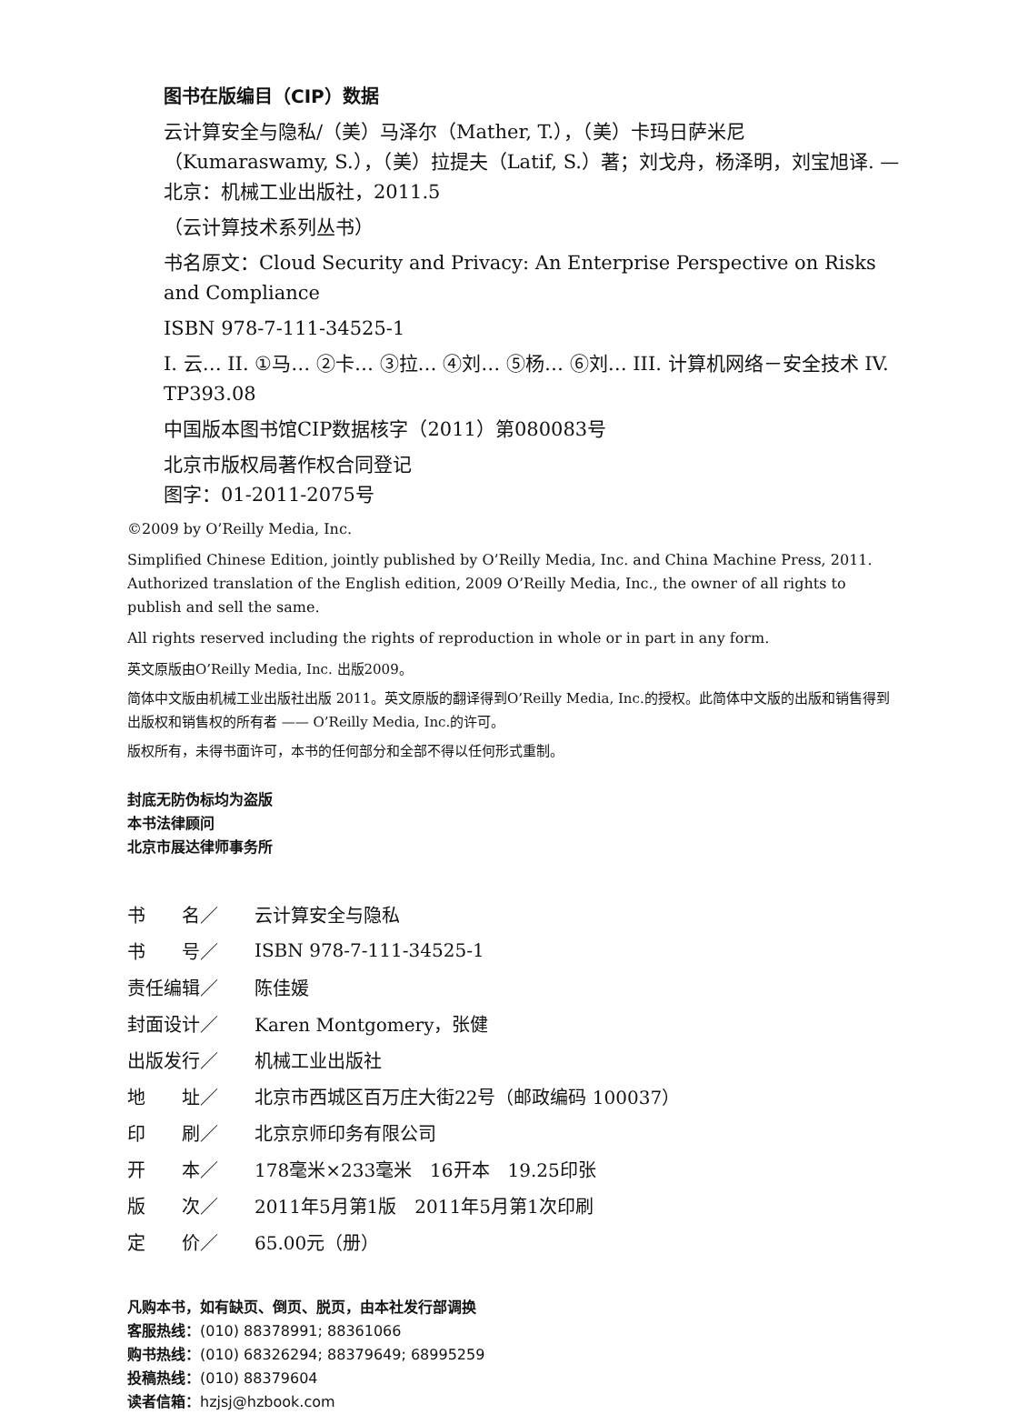图书在版编目（CIP）数据
云计算安全与隐私/（美）马泽尔（Mather, T.），（美）卡玛日萨米尼（Kumaraswamy, S.），（美）拉提夫（Latif, S.）著；刘戈舟，杨泽明，刘宝旭译. —北京：机械工业出版社，2011.5
（云计算技术系列丛书）
书名原文：Cloud Security and Privacy: An Enterprise Perspective on Risks and Compliance
ISBN 978-7-111-34525-1
I. 云… II. ①马… ②卡… ③拉… ④刘… ⑤杨… ⑥刘… III. 计算机网络－安全技术 IV. TP393.08
中国版本图书馆CIP数据核字（2011）第080083号
北京市版权局著作权合同登记
图字：01-2011-2075号
©2009 by O’Reilly Media, Inc.
Simplified Chinese Edition, jointly published by O’Reilly Media, Inc. and China Machine Press, 2011. Authorized translation of the English edition, 2009 O’Reilly Media, Inc., the owner of all rights to publish and sell the same.
All rights reserved including the rights of reproduction in whole or in part in any form.
英文原版由O’Reilly Media, Inc. 出版2009。
简体中文版由机械工业出版社出版 2011。英文原版的翻译得到O’Reilly Media, Inc.的授权。此简体中文版的出版和销售得到出版权和销售权的所有者 —— O’Reilly Media, Inc.的许可。
版权所有，未得书面许可，本书的任何部分和全部不得以任何形式重制。
封底无防伪标均为盗版
本书法律顾问
北京市展达律师事务所
| 书 名／ | 云计算安全与隐私 |
| 书 号／ | ISBN 978-7-111-34525-1 |
| 责任编辑／ | 陈佳媛 |
| 封面设计／ | Karen Montgomery，张健 |
| 出版发行／ | 机械工业出版社 |
| 地 址／ | 北京市西城区百万庄大街22号（邮政编码 100037） |
| 印 刷／ | 北京京师印务有限公司 |
| 开 本／ | 178毫米×233毫米 16开本 19.25印张 |
| 版 次／ | 2011年5月第1版 2011年5月第1次印刷 |
| 定 价／ | 65.00元（册） |
凡购本书，如有缺页、倒页、脱页，由本社发行部调换
客服热线：(010) 88378991; 88361066
购书热线：(010) 68326294; 88379649; 68995259
投稿热线：(010) 88379604
读者信箱：hzjsj@hzbook.com